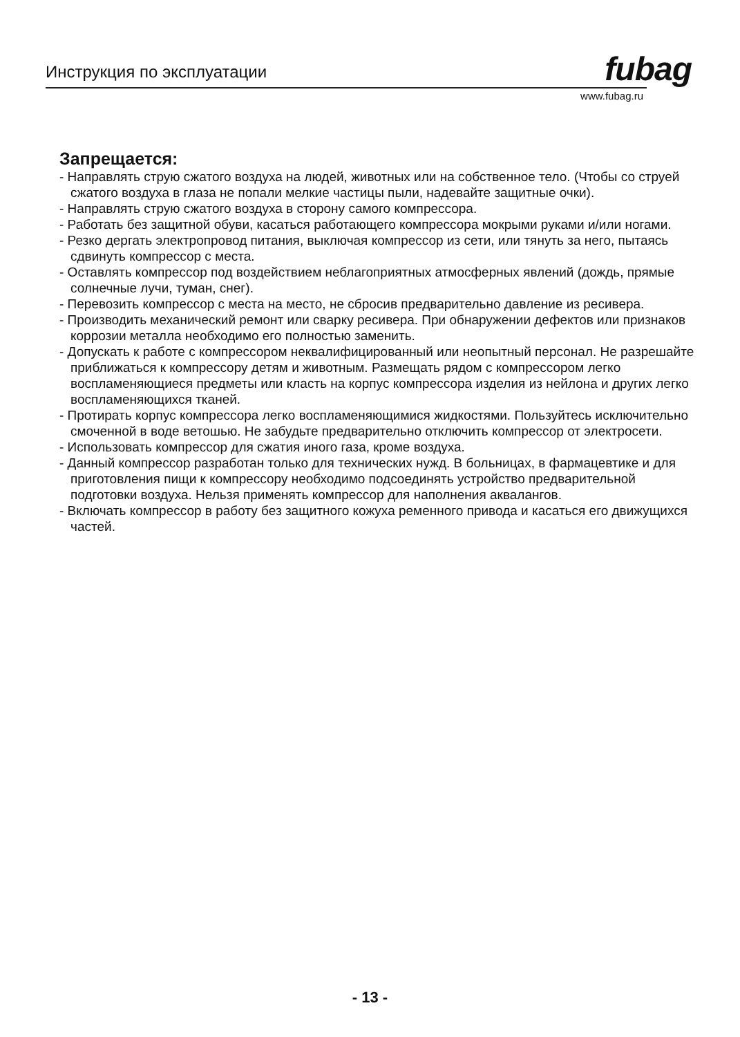Инструкция по эксплуатации fubag
www.fubag.ru
Запрещается:
- Направлять струю сжатого воздуха на людей, животных или на собственное тело. (Чтобы со струей сжатого воздуха в глаза не попали мелкие частицы пыли, надевайте защитные очки).
- Направлять струю сжатого воздуха в сторону самого компрессора.
- Работать без защитной обуви, касаться работающего компрессора мокрыми руками и/или ногами.
- Резко дергать электропровод питания, выключая компрессор из сети, или тянуть за него, пытаясь сдвинуть компрессор с места.
- Оставлять компрессор под воздействием неблагоприятных атмосферных явлений (дождь, прямые солнечные лучи, туман, снег).
- Перевозить компрессор с места на место, не сбросив предварительно давление из ресивера.
- Производить механический ремонт или сварку ресивера. При обнаружении дефектов или признаков коррозии металла необходимо его полностью заменить.
- Допускать к работе с компрессором неквалифицированный или неопытный персонал. Не разрешайте приближаться к компрессору детям и животным. Размещать рядом с компрессором легко воспламеняющиеся предметы или класть на корпус компрессора изделия из нейлона и других легко воспламеняющихся тканей.
- Протирать корпус компрессора легко воспламеняющимися жидкостями. Пользуйтесь исключительно смоченной в воде ветошью. Не забудьте предварительно отключить компрессор от электросети.
- Использовать компрессор для сжатия иного газа, кроме воздуха.
- Данный компрессор разработан только для технических нужд. В больницах, в фармацевтике и для приготовления пищи к компрессору необходимо подсоединять устройство предварительной подготовки воздуха. Нельзя применять компрессор для наполнения аквалангов.
- Включать компрессор в работу без защитного кожуха ременного привода и касаться его движущихся частей.
- 13 -